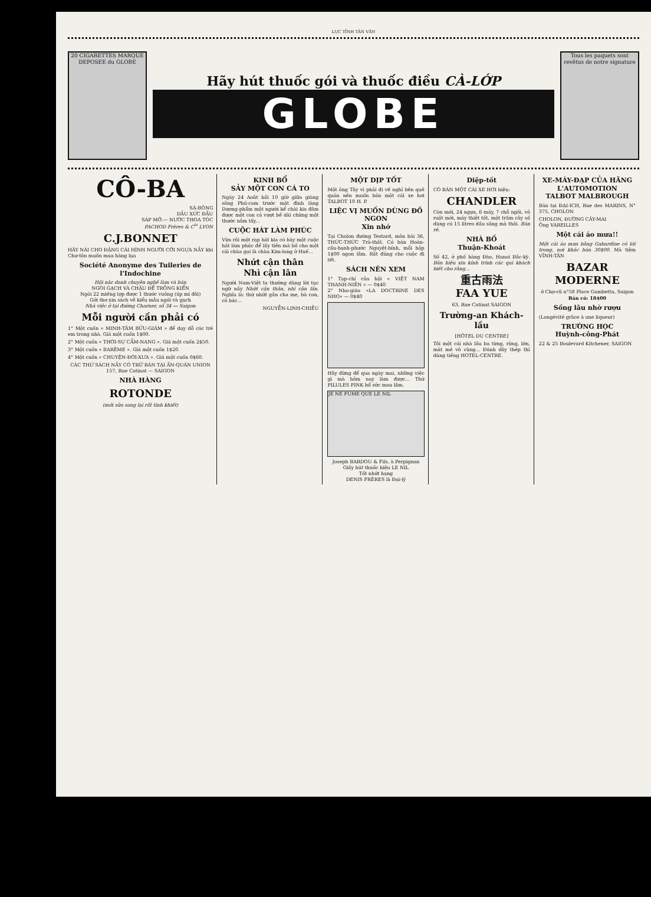LỤC TỈNH TÂN VĂN
20 CIGARETTES MARQUE DEPOSEE du GLOBE
Hãy hút thuốc gói và thuốc điều CÀ-LỚP
GLOBE
Tous les paquets sont revêtus de notre signature
CÔ-BA
SÀ-BÔNG
DẦU XỨC ĐẦU
SÁP MỠ.— NƯỚC THOA TÓC
PACHOD Frères & C<sup>ie</sup> LYON
C.J.BONNET
HÃY NÀI CHO ĐẶNG CÁI HÌNH NGƯỜI CỠI NGỰA NẦY khi Chư-tôn muốn mua hàng lụa
Société Anonyme des Tuileries de l'Indochine
Hội nặc danh chuyên nghề làm và bán
NGÓI GẠCH VÀ CHẬU ĐỂ TRỒNG KIỂN
Ngói 22 miếng lợp được 1 thước vuông (úp mí đôi)
Gởi thơ xin sách về kiểu mẫu ngói và gạch
Nhà việc ở tại đường Charner, số 34 — Saigon
Mỗi người cần phải có
1° Một cuốn « MINH-TÂM BỬU-GIÁM » để dạy dỗ các trẻ em trong nhà. Giá một cuốn 1$00.
2° Một cuốn « THỜI-SỰ CẨM-NANG ». Giá một cuốn 2$50.
3° Một cuốn « BARÊME ». Giá một cuốn 1$20.
4° Một cuốn « CHUYỆN-ĐỜI-XƯA ». Giá một cuốn 0$60.
CÁC THỨ SÁCH NẦY CÓ TRỮ BÁN TẠI ẤN-QUÁN UNION
157, Rue Catinat — SAIGON
NHÀ HÀNG
ROTONDE
(mới sửa sang lại rất tinh khiết)
KINH BỔ
SẢY MỘT CON CÁ TO
Ngày 24 Août hồi 10 giờ giữa giòng sông Phú-cam trước mặt đình làng Dương-phẩm một người kể chài kia đâm được một con cá vượt bề dài chừng một thước năm tấy...
CUỘC HÁT LÀM PHÚC
Vừa rồi một rạp hát kia có bày một cuộc hát làm phúc để lấy tiền mà bồ cho một cái chùa gọi là chùa Kim-long ở Huế...
Nhứt cận thân
Nhì cận lân
Người Nam-Việt ta thường dùng lời tục ngữ nầy Nhứt cận thân, nhì cận lân. Nghĩa là: thứ nhứt gần cha mẹ, bà con, cô bác...
NGUYỄN-LINH-CHIỀU
MỘT DỊP TỐT
Một ông Tây vì phải đi về nghỉ bên quê quán nên muốn bán một cái xe hơi TALBOT 10 H. P.
LIỆC VỊ MUỐN DÙNG ĐỒ NGON
Xin nhớ
Tại Cholon đường Testard, môn bài 36, THỨC-THỨC Trà-thất. Có bán Hoàn-cầu-bạnh-phước Nguyệt-bính, mỗi hộp 1$00 ngon lắm. Rất đúng cho cuộc đi tết.
SÁCH NÊN XEM
1° Tạp-chí của hội « VIỆT NAM THANH-NIÊN » — 0$40
2° Nho-giáo «LA DOCTRINE DES NHO» — 0$40
Hãy đừng để qua ngày mai, những việc gì mà hôm nay làm được... Thứ PILULES PINK bổ sức mau lắm.
JE NE FUME QUE LE NIL
Joseph BARDOU & Fils, à Perpignan
Giấy hút thuốc hiệu LE NIL
Tốt nhứt hạng
DENIS FRÈRES là Đại-lý
Diệp-tốt
CÓ BÁN MỘT CÁI XE HƠI hiệu:
CHANDLER
Còn mới, 24 ngựa, 6 máy, 7 chỗ ngồi, vỏ ruột mới, máy thiệt tốt, một trăm cây số dùng có 15 litres dầu săng mà thôi. Bán rẻ.
NHÀ BỒ
Thuận-Khoát
Số 42, ở phố hàng Đào, Hanoi Bắc-kỳ. Bản hiệu xin kính trình các quí khách biết cho rằng...
重古雨法
FAA YUE
63, Rue Catinat SAIGON
Trường-an Khách-lầu
[HÔTEL DU CENTRE]
Tôi một cái nhà lầu ba từng, rộng, lớn, mát mẻ vô cùng... Đánh dây thép thì dùng tiếng HOTEL-CENTRE.
XE-MÁY-ĐẠP CỦA HÃNG
L'AUTOMOTION
TALBOT MALBROUGH
Bán tại ĐẠI-ICH, Rue des MARINS, N° 375, CHOLON
CHOLON, ĐƯỜNG CÂY-MAI
Ông VAREILLES
Một cái áo mưa!!
Một cái áo mưa bằng Gabardine có lót trong, nơi khác bán 30$00. Mà tiệm VĨNH-TÂN
BAZAR MODERNE
ở Chợ-cũ n°58 Place Gambetta, Saigon
Bán có: 18$00
Sống lâu nhờ rượu
(Longévité grâce à une liqueur)
TRƯỜNG HỌC
Huỳnh-công-Phát
22 & 25 Boulevard Kitchener, SAIGON